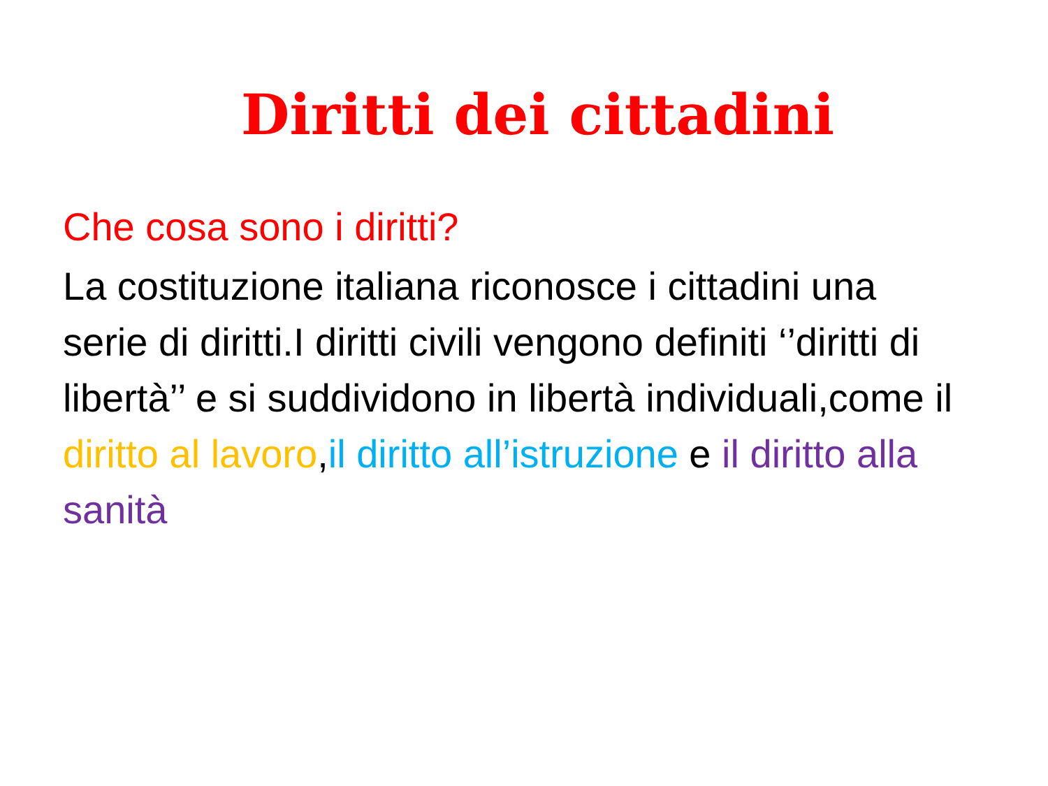Diritti dei cittadini
Che cosa sono i diritti?
La costituzione italiana riconosce i cittadini una serie di diritti.I diritti civili vengono definiti ‘’diritti di libertà’’ e si suddividono in libertà individuali,come il diritto al lavoro,il diritto all’istruzione e il diritto alla sanità